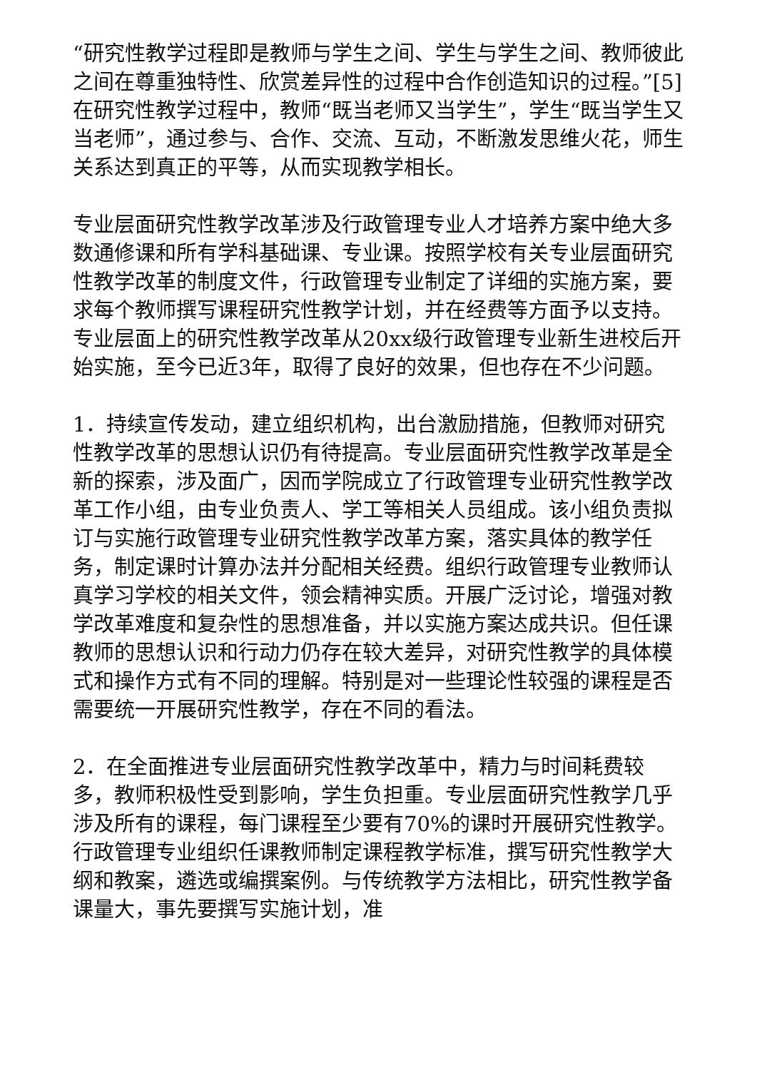“研究性教学过程即是教师与学生之间、学生与学生之间、教师彼此之间在尊重独特性、欣赏差异性的过程中合作创造知识的过程。”[5]在研究性教学过程中，教师“既当老师又当学生”，学生“既当学生又当老师”，通过参与、合作、交流、互动，不断激发思维火花，师生关系达到真正的平等，从而实现教学相长。
专业层面研究性教学改革涉及行政管理专业人才培养方案中绝大多数通修课和所有学科基础课、专业课。按照学校有关专业层面研究性教学改革的制度文件，行政管理专业制定了详细的实施方案，要求每个教师撰写课程研究性教学计划，并在经费等方面予以支持。专业层面上的研究性教学改革从20xx级行政管理专业新生进校后开始实施，至今已近3年，取得了良好的效果，但也存在不少问题。
1．持续宣传发动，建立组织机构，出台激励措施，但教师对研究性教学改革的思想认识仍有待提高。专业层面研究性教学改革是全新的探索，涉及面广，因而学院成立了行政管理专业研究性教学改革工作小组，由专业负责人、学工等相关人员组成。该小组负责拟订与实施行政管理专业研究性教学改革方案，落实具体的教学任务，制定课时计算办法并分配相关经费。组织行政管理专业教师认真学习学校的相关文件，领会精神实质。开展广泛讨论，增强对教学改革难度和复杂性的思想准备，并以实施方案达成共识。但任课教师的思想认识和行动力仍存在较大差异，对研究性教学的具体模式和操作方式有不同的理解。特别是对一些理论性较强的课程是否需要统一开展研究性教学，存在不同的看法。
2．在全面推进专业层面研究性教学改革中，精力与时间耗费较多，教师积极性受到影响，学生负担重。专业层面研究性教学几乎涉及所有的课程，每门课程至少要有70%的课时开展研究性教学。行政管理专业组织任课教师制定课程教学标准，撰写研究性教学大纲和教案，遴选或编撰案例。与传统教学方法相比，研究性教学备课量大，事先要撰写实施计划，准